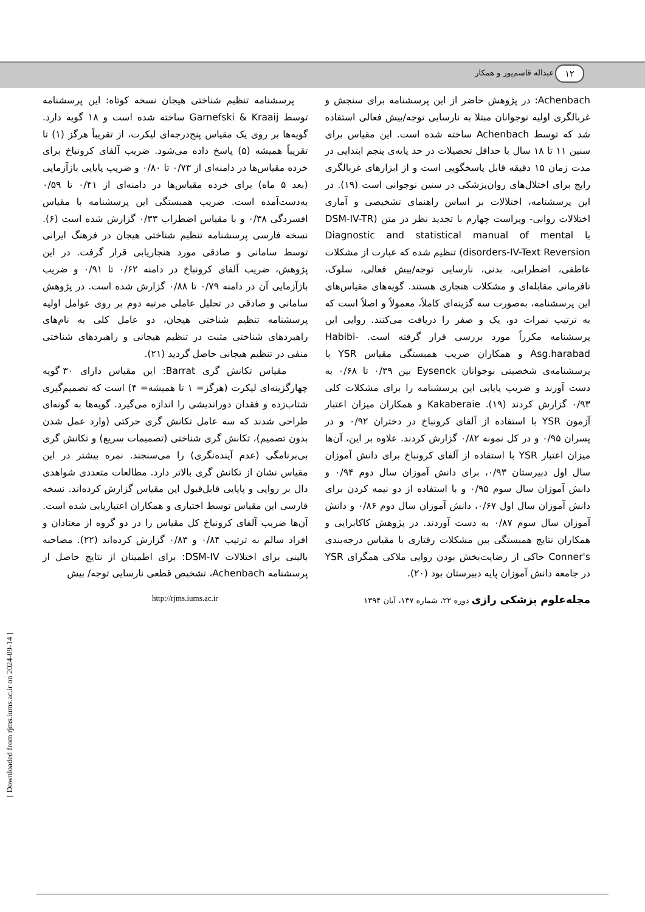۱۲ عبداله قاسم‌پور و همکار
Achenbach: در پژوهش حاضر از این پرسشنامه برای سنجش و غربالگری اولیه نوجوانان مبتلا به نارسایی توجه/بیش فعالی استفاده شد که توسط Achenbach ساخته شده است. این مقیاس برای سنین ۱۱ تا ۱۸ سال با حداقل تحصیلات در حد پایه‌ی پنجم ابتدایی در مدت زمان ۱۵ دقیقه قابل پاسخگویی است و از ابزارهای غربالگری رایج برای اختلال‌های روان‌پزشکی در سنین نوجوانی است (۱۹). در این پرسشنامه، اختلالات بر اساس راهنمای تشخیصی و آماری اختلالات روانی- ویراست چهارم با تجدید نظر در متن (DSM-IV-TR یا Diagnostic and statistical manual of mental disorders-IV-Text Reversion) تنظیم شده که عبارت از مشکلات عاطفی، اضطرابی، بدنی، نارسایی توجه/بیش فعالی، سلوک، نافرمانی مقابله‌ای و مشکلات هنجاری هستند. گویه‌های مقیاس‌های این پرسشنامه، به‌صورت سه گزینه‌ای کاملاً، معمولاً و اصلاً است که به ترتیب نمرات دو، یک و صفر را دریافت می‌کنند. روایی این پرسشنامه مکرراً مورد بررسی قرار گرفته است. Habibi-Asg.harabad و همکاران ضریب همبستگی مقیاس YSR با پرسشنامه‌ی شخصیتی نوجوانان Eysenck بین ۰/۳۹ تا ۰/۶۸ به دست آورند و ضریب پایایی این پرسشنامه را برای مشکلات کلی ۰/۹۳ گزارش کردند (۱۹). Kakaberaie و همکاران میزان اعتبار آزمون YSR با استفاده از آلفای کرونباخ در دختران ۰/۹۲ و در پسران ۰/۹۵ و در کل نمونه ۰/۸۲ گزارش کردند. علاوه بر این، آن‌ها میزان اعتبار YSR با استفاده از آلفای کرونباخ برای دانش آموزان سال اول دبیرستان ۰/۹۳، برای دانش آموزان سال دوم ۰/۹۴ و دانش آموزان سال سوم ۰/۹۵ و با استفاده از دو نیمه کردن برای دانش آموزان سال اول ۰/۶۷، دانش آموزان سال دوم ۰/۸۶ و دانش آموزان سال سوم ۰/۸۷ به دست آوردند. در پژوهش کاکابرایی و همکاران نتایج همبستگی بین مشکلات رفتاری با مقیاس درجه‌بندی Conner's حاکی از رضایت‌بخش بودن روایی ملاکی همگرای YSR در جامعه دانش آموزان پایه دبیرستان بود (۲۰).
پرسشنامه تنظیم شناختی هیجان نسخه کوتاه: این پرسشنامه توسط Garnefski & Kraaij ساخته شده است و ۱۸ گویه دارد. گویه‌ها بر روی یک مقیاس پنج‌درجه‌ای لیکرت، از تقریباً هرگز (۱) تا تقریباً همیشه (۵) پاسخ داده می‌شود. ضریب آلفای کرونباخ برای خرده مقیاس‌ها در دامنه‌ای از ۰/۷۳ تا ۰/۸۰ و ضریب پایایی بازآزمایی (بعد ۵ ماه) برای خرده مقیاس‌ها در دامنه‌ای از ۰/۴۱ تا ۰/۵۹ به‌دست‌آمده است. ضریب همبستگی این پرسشنامه با مقیاس افسردگی ۰/۳۸ و با مقیاس اضطراب ۰/۳۳ گزارش شده است (۶). نسخه فارسی پرسشنامه تنظیم شناختی هیجان در فرهنگ ایرانی توسط سامانی و صادقی مورد هنجاریابی قرار گرفت. در این پژوهش، ضریب آلفای کرونباخ در دامنه ۰/۶۲ تا ۰/۹۱ و ضریب بازآزمایی آن در دامنه ۰/۷۹ تا ۰/۸۸ گزارش شده است. در پژوهش سامانی و صادقی در تحلیل عاملی مرتبه دوم بر روی عوامل اولیه پرسشنامه تنظیم شناختی هیجان، دو عامل کلی به نام‌های راهبردهای شناختی مثبت در تنظیم هیجانی و راهبردهای شناختی منفی در تنظیم هیجانی حاصل گردید (۲۱).
مقیاس تکانش گری Barrat: این مقیاس دارای ۳۰ گویه چهارگزینه‌ای لیکرت (هرگز= ۱ تا همیشه= ۴) است که تصمیم‌گیری شتاب‌زده و فقدان دوراندیشی را اندازه می‌گیرد. گویه‌ها به گونه‌ای طراحی شدند که سه عامل تکانش گری حرکتی (وارد عمل شدن بدون تصمیم)، تکانش گری شناختی (تصمیمات سریع) و تکانش گری بی‌برنامگی (عدم آینده‌نگری) را می‌سنجند. نمره بیشتر در این مقیاس نشان از تکانش گری بالاتر دارد. مطالعات متعددی شواهدی دال بر روایی و پایایی قابل‌قبول این مقیاس گزارش کرده‌اند. نسخه فارسی این مقیاس توسط اختیاری و همکاران اعتباریابی شده است. آن‌ها ضریب آلفای کرونباخ کل مقیاس را در دو گروه از معتادان و افراد سالم به ترتیب ۰/۸۴ و ۰/۸۳ گزارش کرده‌اند (۲۲). مصاحبه بالینی برای اختلالات DSM-IV: برای اطمینان از نتایج حاصل از پرسشنامه Achenbach، تشخیص قطعی نارسایی توجه/ بیش
مجله‌علوم پزشکی رازی دوره ۲۲، شماره ۱۳۷، آبان ۱۳۹۴ http://rjms.iums.ac.ir
[ Downloaded from rjms.iums.ac.ir on 2024-09-14 ]